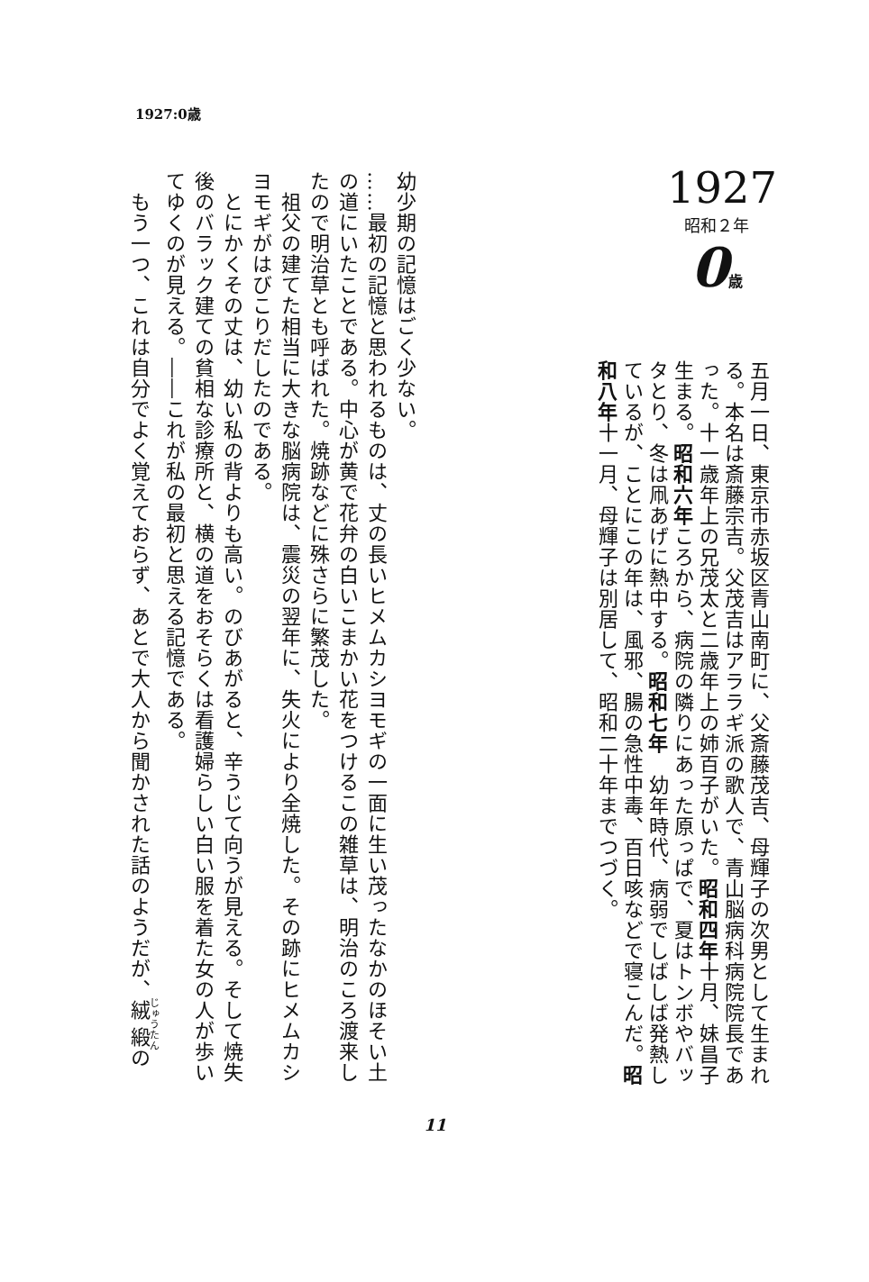1927:0歳
1927
昭和２年
0歳
五月一日、東京市赤坂区青山南町に、父斎藤茂吉、母輝子の次男として生まれる。本名は斎藤宗吉。父茂吉はアララギ派の歌人で、青山脳病科病院院長であった。十一歳年上の兄茂太と二歳年上の姉百子がいた。昭和四年十月、妹昌子生まる。昭和六年ころから、病院の隣りにあった原っぱで、夏はトンボやバッタとり、冬は凧あげに熱中する。昭和七年　幼年時代、病弱でしばしば発熱しているが、ことにこの年は、風邪、腸の急性中毒、百日咳などで寝こんだ。昭和八年十一月、母輝子は別居して、昭和二十年までつづく。
幼少期の記憶はごく少ない。
……最初の記憶と思われるものは、丈の長いヒメムカシヨモギの一面に生い茂ったなかのほそい土の道にいたことである。中心が黄で花弁の白いこまかい花をつけるこの雑草は、明治のころ渡来したので明治草とも呼ばれた。焼跡などに殊さらに繁茂した。
　祖父の建てた相当に大きな脳病院は、震災の翌年に、失火により全焼した。その跡にヒメムカシヨモギがはびこりだしたのである。
　とにかくその丈は、幼い私の背よりも高い。のびあがると、辛うじて向うが見える。そして焼失後のバラック建ての貧相な診療所と、横の道をおそらくは看護婦らしい白い服を着た女の人が歩いてゆくのが見える。――これが私の最初と思える記憶である。
　もう一つ、これは自分でよく覚えておらず、あとで大人から聞かされた話のようだが、絨緞の
11